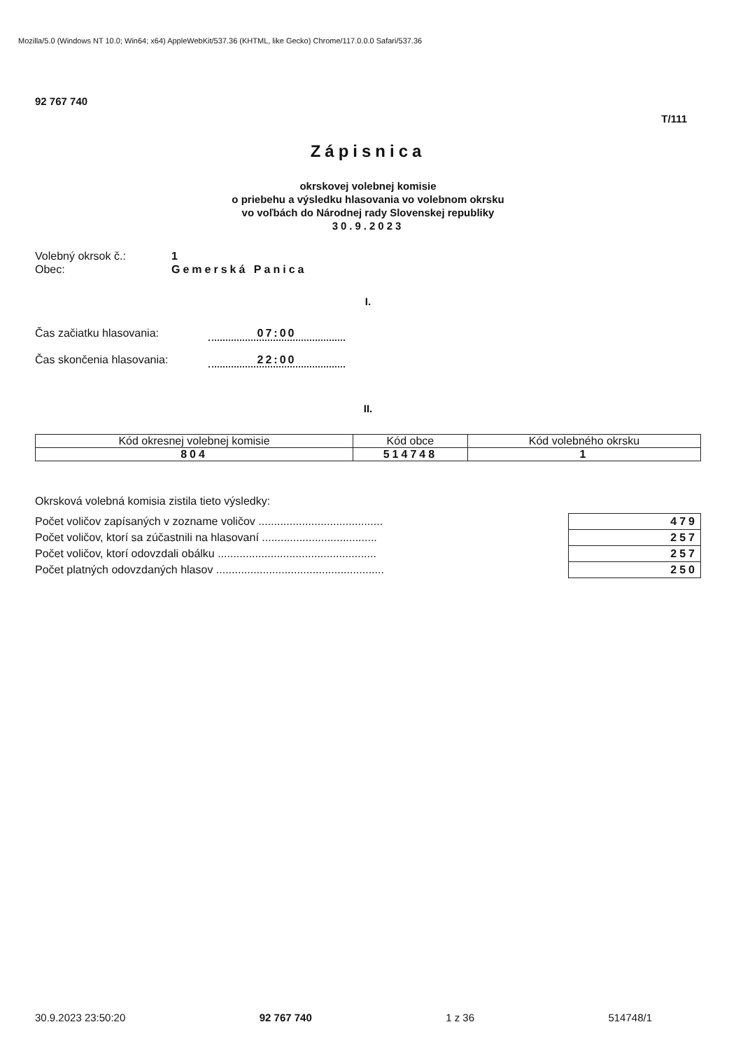Mozilla/5.0 (Windows NT 10.0; Win64; x64) AppleWebKit/537.36 (KHTML, like Gecko) Chrome/117.0.0.0 Safari/537.36
92 767 740
T/111
Zápisnica
okrskovej volebnej komisie
o priebehu a výsledku hlasovania vo volebnom okrsku
vo voľbách do Národnej rady Slovenskej republiky
30.9.2023
Volebný okrsok č.: 1
Obec: Gemerská Panica
I.
Čas začiatku hlasovania: 07:00
Čas skončenia hlasovania: 22:00
II.
| Kód okresnej volebnej komisie | Kód obce | Kód volebného okrsku |
| --- | --- | --- |
| 804 | 514748 | 1 |
Okrsková volebná komisia zistila tieto výsledky:
| Počet voličov zapísaných v zozname voličov ........................................ | 479 |
| Počet voličov, ktorí sa zúčastnili na hlasovaní ..................................... | 257 |
| Počet voličov, ktorí odovzdali obálku ................................................... | 257 |
| Počet platných odovzdaných hlasov ...................................................... | 250 |
30.9.2023 23:50:20 92 767 740 1 z 36 514748/1